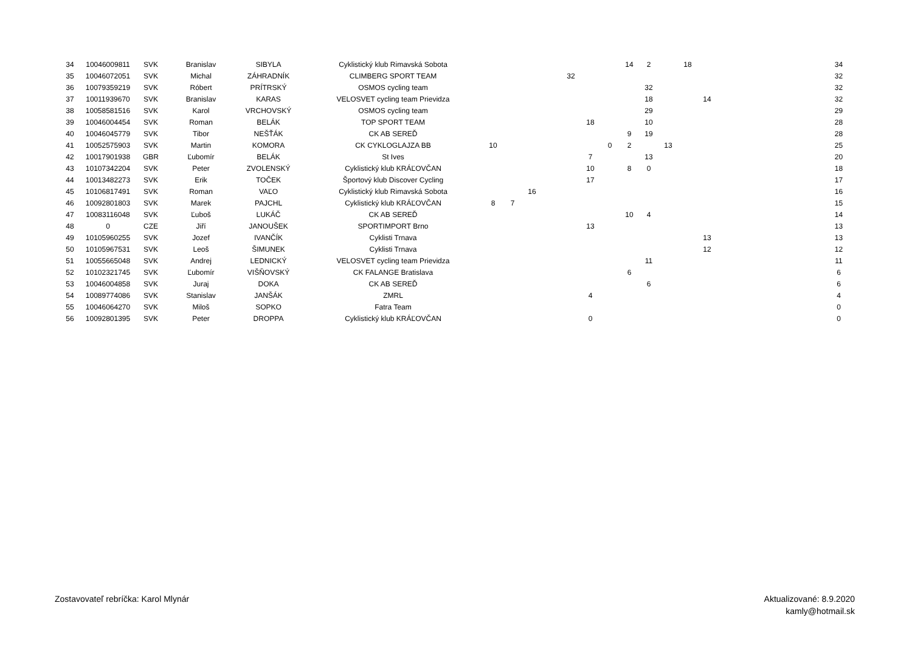| 34 | 10046009811 | SVK | Branislav | SIBYLA | Cyklistický klub Rimavská Sobota | | | | | | | | 14 | 2 | | 18 | | | 34 |
| 35 | 10046072051 | SVK | Michal | ZÁHRADNÍK | CLIMBERG SPORT TEAM | | | | | 32 | | | | | | | | | 32 |
| 36 | 10079359219 | SVK | Róbert | PRÍTRSKÝ | OSMOS cycling team | | | | | | | | | 32 | | | | | 32 |
| 37 | 10011939670 | SVK | Branislav | KARAS | VELOSVET cycling team Prievidza | | | | | | | | | 18 | | | 14 | | 32 |
| 38 | 10058581516 | SVK | Karol | VRCHOVSKÝ | OSMOS cycling team | | | | | | | | | 29 | | | | | 29 |
| 39 | 10046004454 | SVK | Roman | BELÁK | TOP SPORT TEAM | | | | | | 18 | | | 10 | | | | | 28 |
| 40 | 10046045779 | SVK | Tibor | NEŠŤÁK | CK AB SEREĎ | | | | | | | | 9 | 19 | | | | | 28 |
| 41 | 10052575903 | SVK | Martin | KOMORA | CK CYKLOGLAJZA BB | 10 | | | | | | 0 | 2 | | 13 | | | | 25 |
| 42 | 10017901938 | GBR | Ľubomír | BELÁK | St Ives | | | | | | 7 | | | 13 | | | | | 20 |
| 43 | 10107342204 | SVK | Peter | ZVOLENSKÝ | Cyklistický klub KRÁĽOVČAN | | | | | | 10 | | 8 | 0 | | | | | 18 |
| 44 | 10013482273 | SVK | Erik | TOČEK | Športový klub Discover Cycling | | | | | | 17 | | | | | | | | 17 |
| 45 | 10106817491 | SVK | Roman | VAĽO | Cyklistický klub Rimavská Sobota | | | 16 | | | | | | | | | | | 16 |
| 46 | 10092801803 | SVK | Marek | PAJCHL | Cyklistický klub KRÁĽOVČAN | 8 | 7 | | | | | | | | | | | | 15 |
| 47 | 10083116048 | SVK | Ľuboš | LUKÁČ | CK AB SEREĎ | | | | | | | | 10 | 4 | | | | | 14 |
| 48 | 0 | CZE | Jiří | JANOUŠEK | SPORTIMPORT Brno | | | | | | 13 | | | | | | | | 13 |
| 49 | 10105960255 | SVK | Jozef | IVANČÍK | Cyklisti Trnava | | | | | | | | | | | | 13 | | 13 |
| 50 | 10105967531 | SVK | Leoš | ŠIMUNEK | Cyklisti Trnava | | | | | | | | | | | | 12 | | 12 |
| 51 | 10055665048 | SVK | Andrej | LEDNICKÝ | VELOSVET cycling team Prievidza | | | | | | | | | 11 | | | | | 11 |
| 52 | 10102321745 | SVK | Ľubomír | VIŠŇOVSKÝ | CK FALANGE Bratislava | | | | | | | | 6 | | | | | | 6 |
| 53 | 10046004858 | SVK | Juraj | DOKA | CK AB SEREĎ | | | | | | | | | 6 | | | | | 6 |
| 54 | 10089774086 | SVK | Stanislav | JANŠÁK | ZMRL | | | | | | 4 | | | | | | | | 4 |
| 55 | 10046064270 | SVK | Miloš | SOPKO | Fatra Team | | | | | | | | | | | | | | 0 |
| 56 | 10092801395 | SVK | Peter | DROPPA | Cyklistický klub KRÁĽOVČAN | | | | | | 0 | | | | | | | | 0 |
Zostavovateľ rebríčka: Karol Mlynár
Aktualizované: 8.9.2020
kamly@hotmail.sk